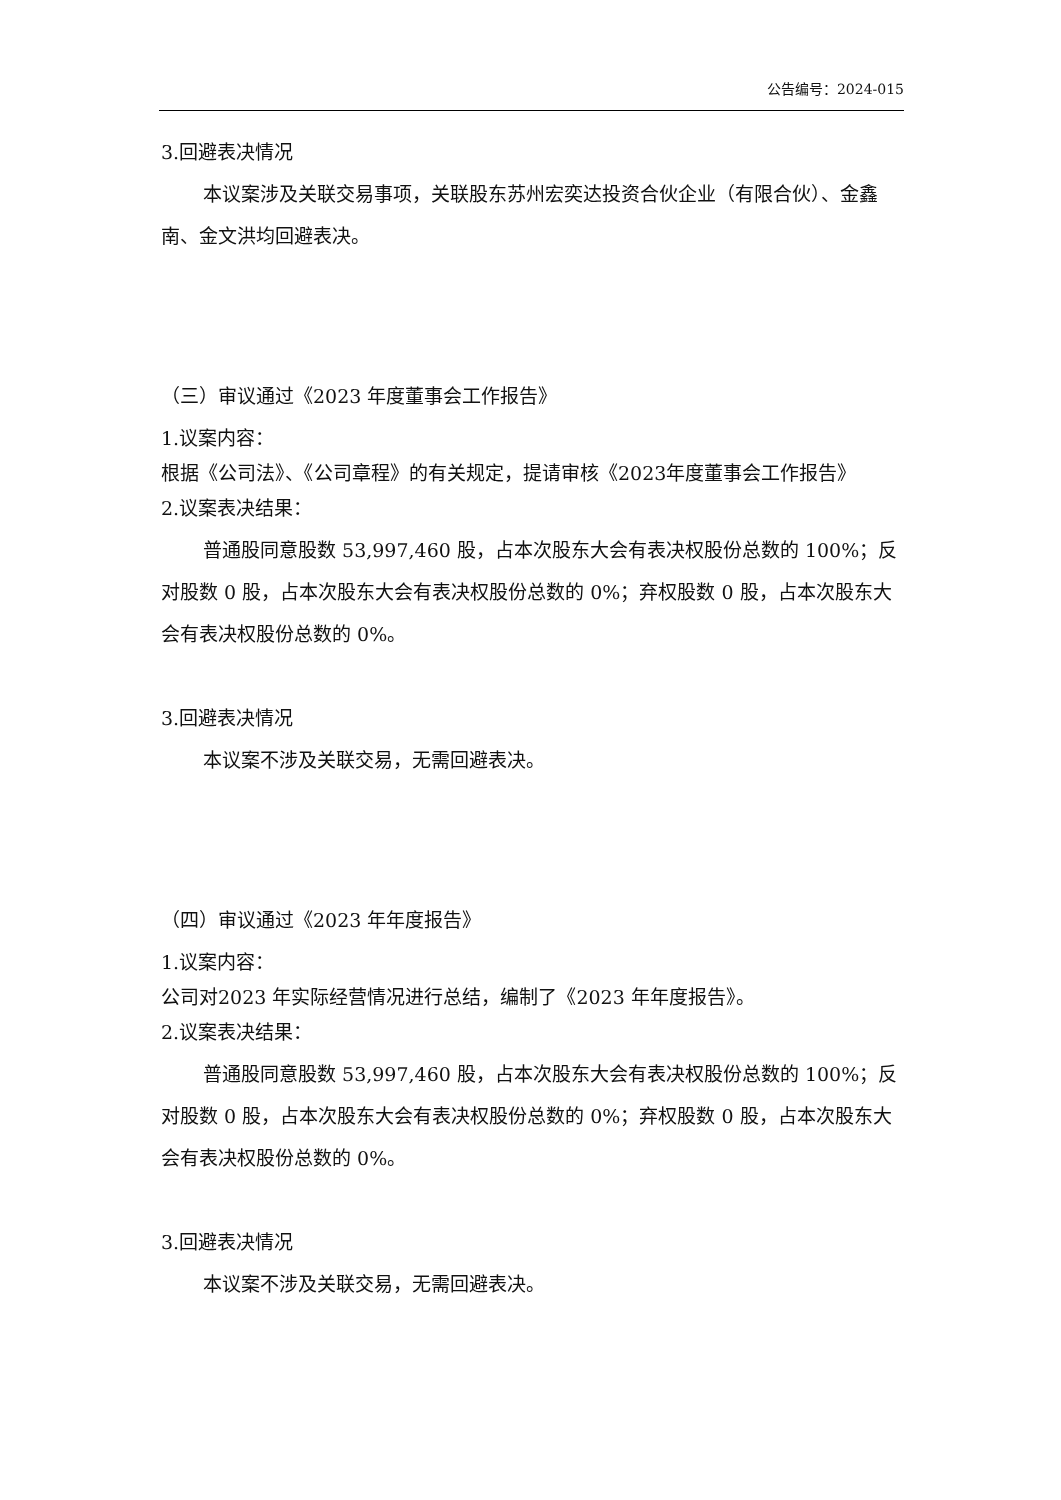公告编号：2024-015
3.回避表决情况
本议案涉及关联交易事项，关联股东苏州宏奕达投资合伙企业（有限合伙）、金鑫南、金文洪均回避表决。
（三）审议通过《2023 年度董事会工作报告》
1.议案内容：
根据《公司法》、《公司章程》的有关规定，提请审核《2023年度董事会工作报告》
2.议案表决结果：
普通股同意股数 53,997,460 股，占本次股东大会有表决权股份总数的 100%；反对股数 0 股，占本次股东大会有表决权股份总数的 0%；弃权股数 0 股，占本次股东大会有表决权股份总数的 0%。
3.回避表决情况
本议案不涉及关联交易，无需回避表决。
（四）审议通过《2023 年年度报告》
1.议案内容：
公司对2023 年实际经营情况进行总结，编制了《2023 年年度报告》。
2.议案表决结果：
普通股同意股数 53,997,460 股，占本次股东大会有表决权股份总数的 100%；反对股数 0 股，占本次股东大会有表决权股份总数的 0%；弃权股数 0 股，占本次股东大会有表决权股份总数的 0%。
3.回避表决情况
本议案不涉及关联交易，无需回避表决。